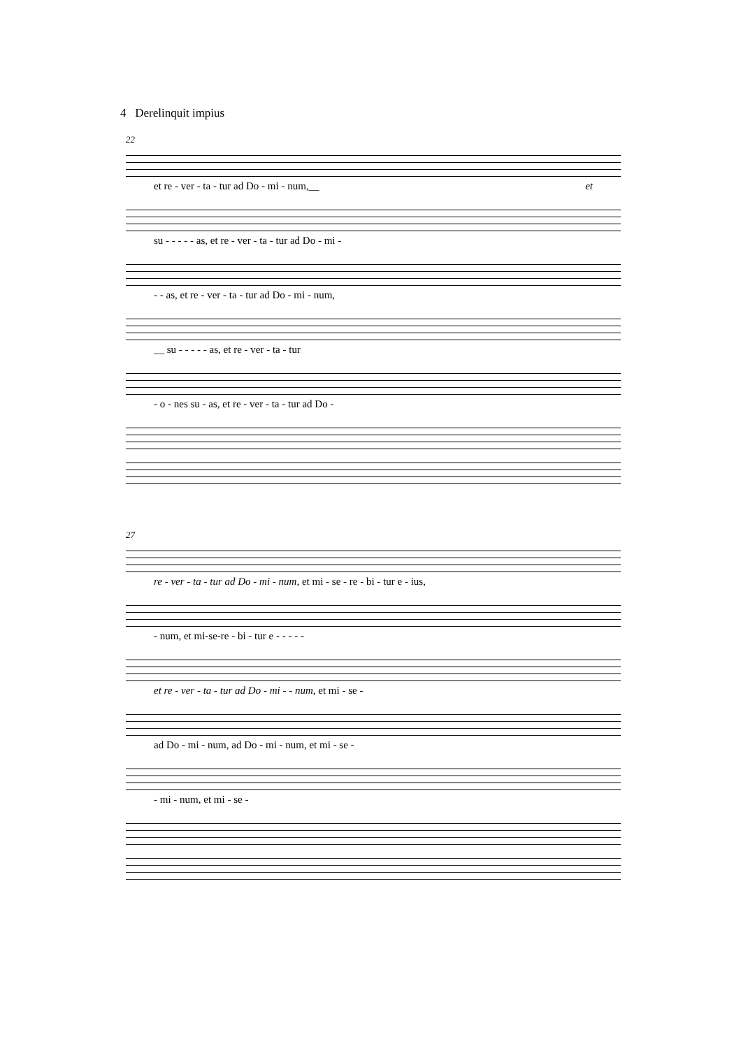4 Derelinquit impius
22
et re - ver - ta - tur ad Do - mi - num,__ et
su - - - - - as, et re - ver - ta - tur ad Do - mi -
- - as, et re - ver - ta - tur ad Do - mi - num,
__ su - - - - - as, et re - ver - ta - tur
- o - nes su - as, et re - ver - ta - tur ad Do -
27
re - ver - ta - tur ad Do - mi - num, et mi - se - re - bi - tur e - ius,
- num, et mi-se-re - bi - tur e - - - - -
et re - ver - ta - tur ad Do - mi - - num, et mi - se -
ad Do - mi - num, ad Do - mi - num, et mi - se -
- mi - num, et mi - se -